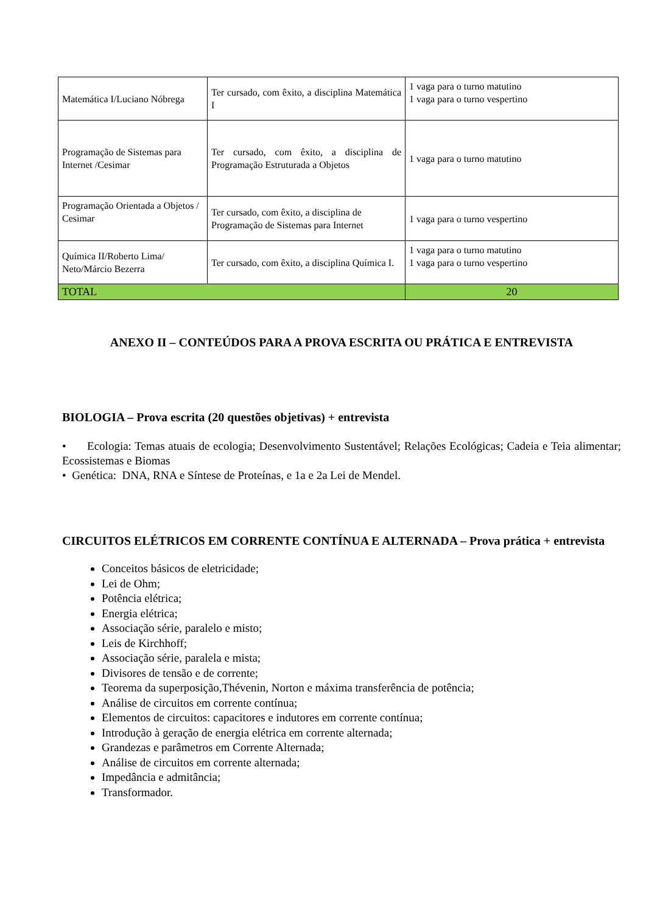| Matemática I/Luciano Nóbrega | Ter cursado, com êxito, a disciplina Matemática I | 1 vaga para o turno matutino 1 vaga para o turno vespertino |
| Programação de Sistemas para Internet /Cesimar | Ter cursado, com êxito, a disciplina de Programação Estruturada a Objetos | 1 vaga para o turno matutino |
| Programação Orientada a Objetos / Cesimar | Ter cursado, com êxito, a disciplina de Programação de Sistemas para Internet | 1 vaga para o turno vespertino |
| Química II/Roberto Lima/ Neto/Márcio Bezerra | Ter cursado, com êxito, a disciplina Química I. | 1 vaga para o turno matutino 1 vaga para o turno vespertino |
| TOTAL | | 20 |
ANEXO II – CONTEÚDOS PARA A PROVA ESCRITA OU PRÁTICA E ENTREVISTA
BIOLOGIA – Prova escrita (20 questões objetivas) + entrevista
• Ecologia: Temas atuais de ecologia; Desenvolvimento Sustentável; Relações Ecológicas; Cadeia e Teia alimentar; Ecossistemas e Biomas
• Genética: DNA, RNA e Síntese de Proteínas, e 1a e 2a Lei de Mendel.
CIRCUITOS ELÉTRICOS EM CORRENTE CONTÍNUA E ALTERNADA – Prova prática + entrevista
Conceitos básicos de eletricidade;
Lei de Ohm;
Potência elétrica;
Energia elétrica;
Associação série, paralelo e misto;
Leis de Kirchhoff;
Associação série, paralela e mista;
Divisores de tensão e de corrente;
Teorema da superposição,Thévenin, Norton e máxima transferência de potência;
Análise de circuitos em corrente contínua;
Elementos de circuitos: capacitores e indutores em corrente contínua;
Introdução à geração de energia elétrica em corrente alternada;
Grandezas e parâmetros em Corrente Alternada;
Análise de circuitos em corrente alternada;
Impedância e admitância;
Transformador.